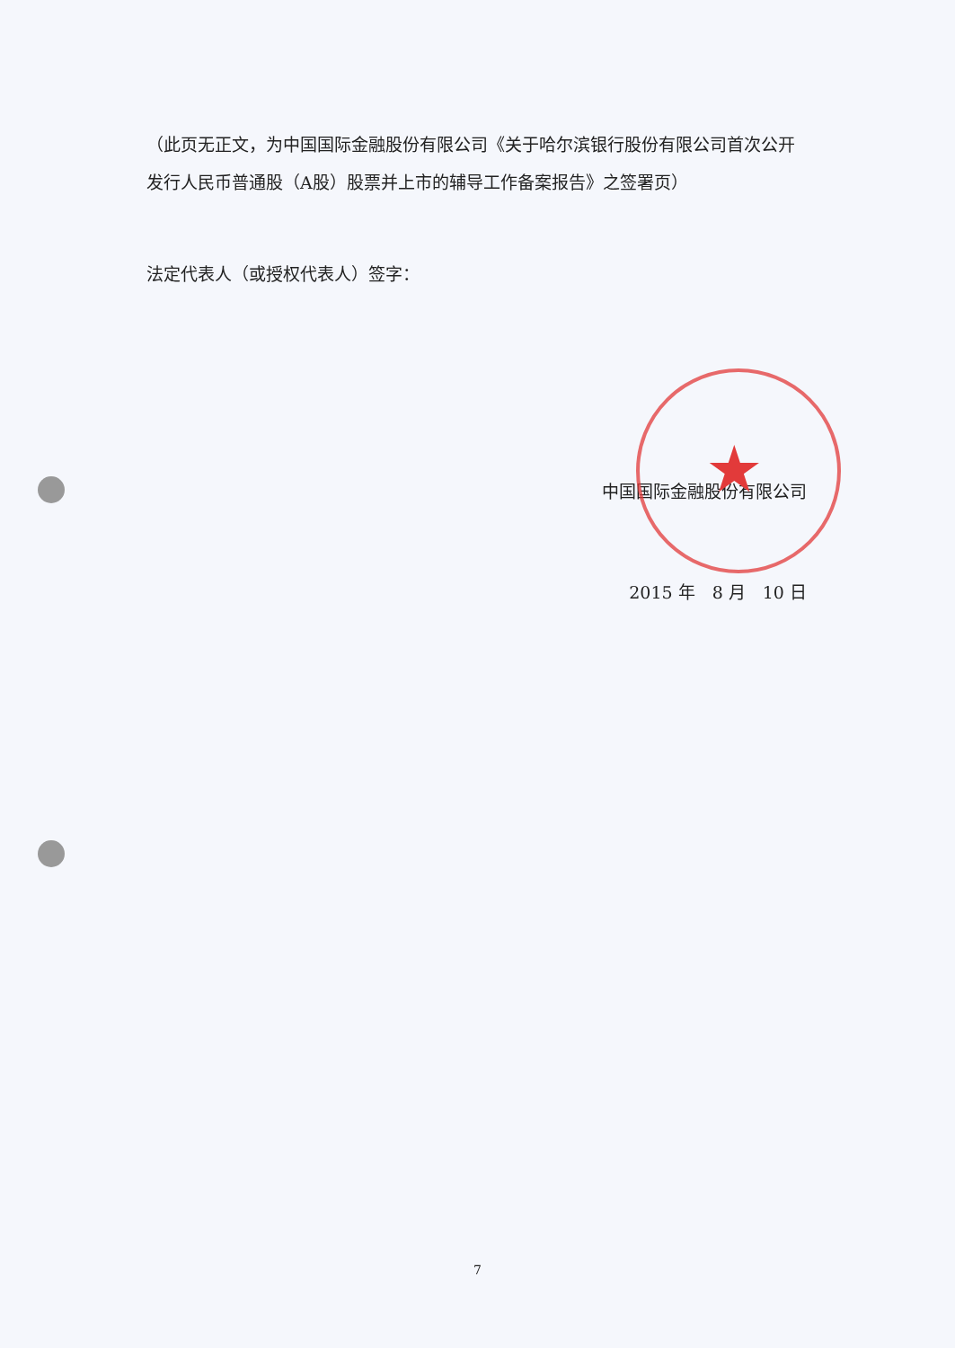★
（此页无正文，为中国国际金融股份有限公司《关于哈尔滨银行股份有限公司首次公开发行人民币普通股（A股）股票并上市的辅导工作备案报告》之签署页）
法定代表人（或授权代表人）签字：
中国国际金融股份有限公司
2015 年　8 月　10 日
7